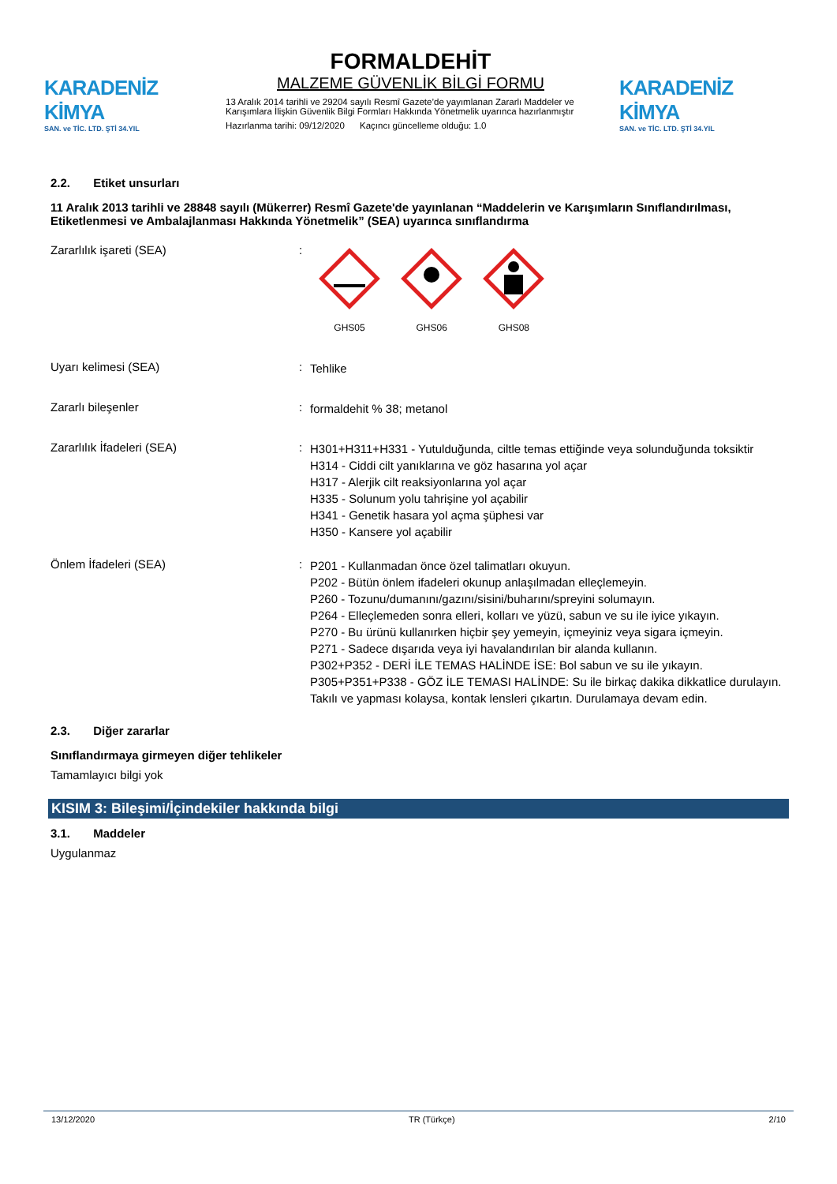KARADENİZ KİMYA
SAN. ve TİC. LTD. ŞTİ 34.YIL
FORMALDEHİT
MALZEME GÜVENLİK BİLGİ FORMU
13 Aralık 2014 tarihli ve 29204 sayılı Resmî Gazete’de yayımlanan Zararlı Maddeler ve Karışımlara İlişkin Güvenlik Bilgi Formları Hakkında Yönetmelik uyarınca hazırlanmıştır
Hazırlanma tarihi: 09/12/2020 Kaçıncı güncelleme olduğu: 1.0
KARADENİZ KİMYA
SAN. ve TİC. LTD. ŞTİ 34.YIL
2.2. Etiket unsurları
11 Aralık 2013 tarihli ve 28848 sayılı (Mükerrer) Resmî Gazete'de yayınlanan “Maddelerin ve Karışımların Sınıflandırılması, Etiketlenmesi ve Ambalajlanması Hakkında Yönetmelik” (SEA) uyarınca sınıflandırma
Zararlılık işareti (SEA) :
GHS05
GHS06
GHS08
Uyarı kelimesi (SEA) :
Tehlike
Zararlı bileşenler :
formaldehit % 38; metanol
Zararlılık İfadeleri (SEA) :
H301+H311+H331 - Yutulduğunda, ciltle temas ettiğinde veya solunduğunda toksiktir
H314 - Ciddi cilt yanıklarına ve göz hasarına yol açar
H317 - Alerjik cilt reaksiyonlarına yol açar
H335 - Solunum yolu tahrişine yol açabilir
H341 - Genetik hasara yol açma şüphesi var
H350 - Kansere yol açabilir
Önlem İfadeleri (SEA) :
P201 - Kullanmadan önce özel talimatları okuyun.
P202 - Bütün önlem ifadeleri okunup anlaşılmadan elleçlemeyin.
P260 - Tozunu/dumanını/gazını/sisini/buharını/spreyini solumayın.
P264 - Elleçlemeden sonra elleri, kolları ve yüzü, sabun ve su ile iyice yıkayın.
P270 - Bu ürünü kullanırken hiçbir şey yemeyin, içmeyiniz veya sigara içmeyin.
P271 - Sadece dışarıda veya iyi havalandırılan bir alanda kullanın.
P302+P352 - DERİ İLE TEMAS HALİNDE İSE: Bol sabun ve su ile yıkayın.
P305+P351+P338 - GÖZ İLE TEMASI HALİNDE: Su ile birkaç dakika dikkatlice durulayın. Takılı ve yapması kolaysa, kontak lensleri çıkartın. Durulamaya devam edin.
2.3. Diğer zararlar
Sınıflandırmaya girmeyen diğer tehlikeler
Tamamlayıcı bilgi yok
KISIM 3: Bileşimi/İçindekiler hakkında bilgi
3.1. Maddeler
Uygulanmaz
13/12/2020 TR (Türkçe) 2/10